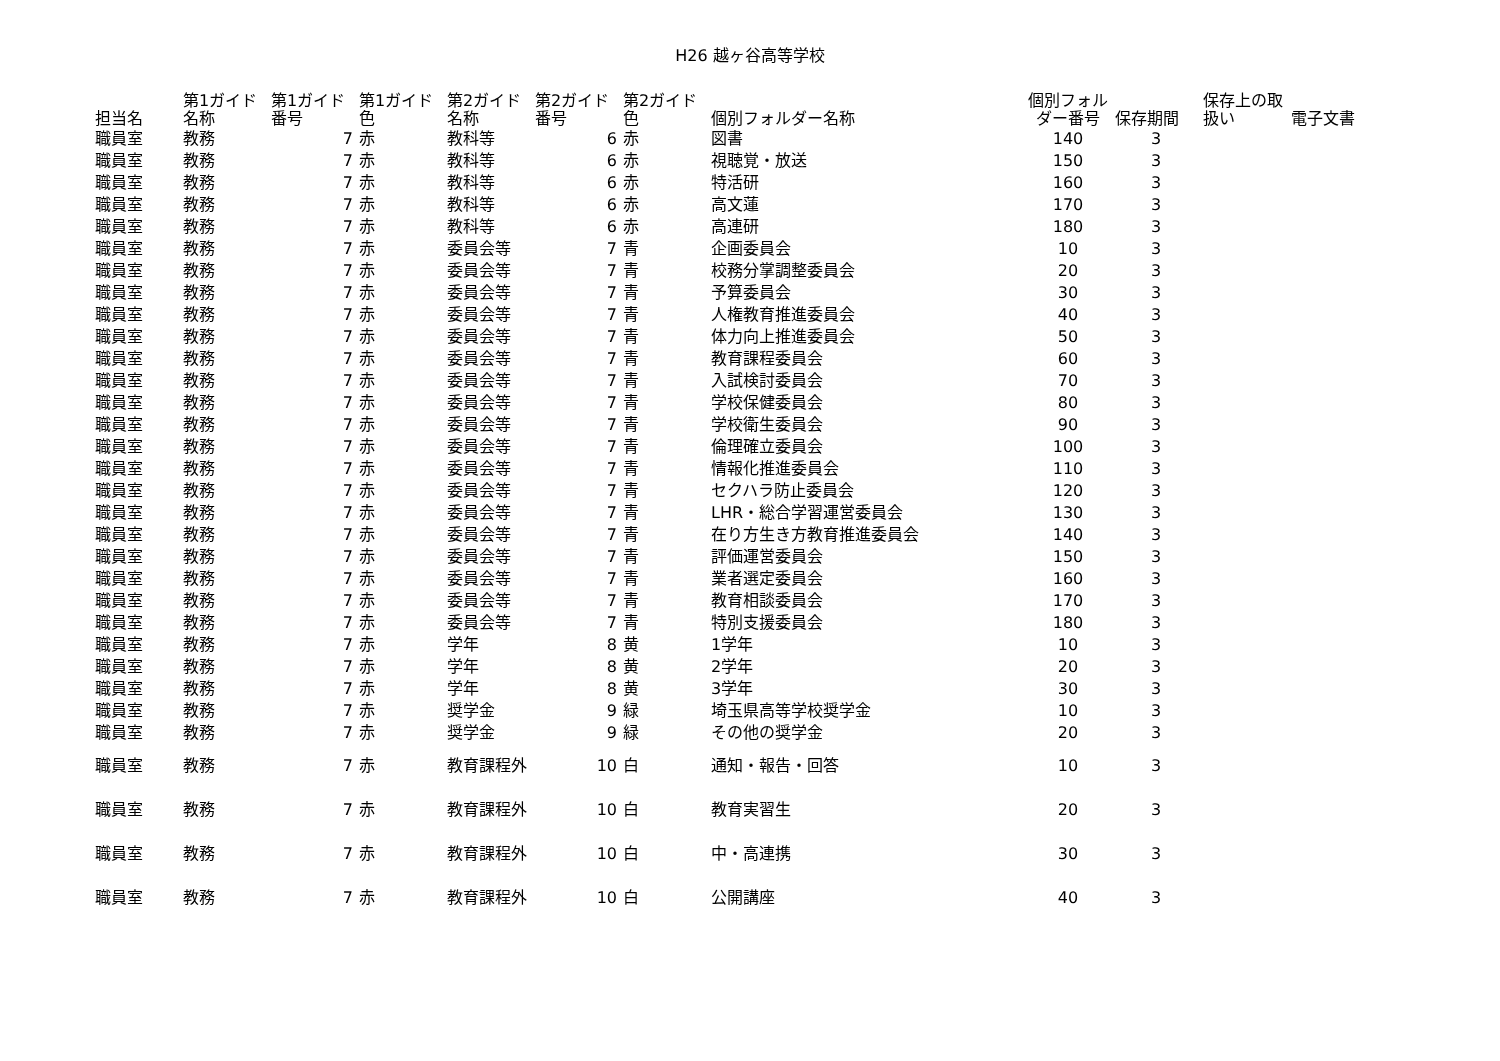H26 越ヶ谷高等学校
| 担当名 | 第1ガイド名称 | 第1ガイド番号 | 第1ガイド色 | 第2ガイド名称 | 第2ガイド番号 | 第2ガイド色 | 個別フォルダー名称 | 個別フォルダー番号 | 保存期間 | 保存上の取扱い | 電子文書 |
| --- | --- | --- | --- | --- | --- | --- | --- | --- | --- | --- | --- |
| 職員室 | 教務 | 7 | 赤 | 教科等 | 6 | 赤 | 図書 | 140 | 3 | | |
| 職員室 | 教務 | 7 | 赤 | 教科等 | 6 | 赤 | 視聴覚・放送 | 150 | 3 | | |
| 職員室 | 教務 | 7 | 赤 | 教科等 | 6 | 赤 | 特活研 | 160 | 3 | | |
| 職員室 | 教務 | 7 | 赤 | 教科等 | 6 | 赤 | 高文蓮 | 170 | 3 | | |
| 職員室 | 教務 | 7 | 赤 | 教科等 | 6 | 赤 | 高連研 | 180 | 3 | | |
| 職員室 | 教務 | 7 | 赤 | 委員会等 | 7 | 青 | 企画委員会 | 10 | 3 | | |
| 職員室 | 教務 | 7 | 赤 | 委員会等 | 7 | 青 | 校務分掌調整委員会 | 20 | 3 | | |
| 職員室 | 教務 | 7 | 赤 | 委員会等 | 7 | 青 | 予算委員会 | 30 | 3 | | |
| 職員室 | 教務 | 7 | 赤 | 委員会等 | 7 | 青 | 人権教育推進委員会 | 40 | 3 | | |
| 職員室 | 教務 | 7 | 赤 | 委員会等 | 7 | 青 | 体力向上推進委員会 | 50 | 3 | | |
| 職員室 | 教務 | 7 | 赤 | 委員会等 | 7 | 青 | 教育課程委員会 | 60 | 3 | | |
| 職員室 | 教務 | 7 | 赤 | 委員会等 | 7 | 青 | 入試検討委員会 | 70 | 3 | | |
| 職員室 | 教務 | 7 | 赤 | 委員会等 | 7 | 青 | 学校保健委員会 | 80 | 3 | | |
| 職員室 | 教務 | 7 | 赤 | 委員会等 | 7 | 青 | 学校衛生委員会 | 90 | 3 | | |
| 職員室 | 教務 | 7 | 赤 | 委員会等 | 7 | 青 | 倫理確立委員会 | 100 | 3 | | |
| 職員室 | 教務 | 7 | 赤 | 委員会等 | 7 | 青 | 情報化推進委員会 | 110 | 3 | | |
| 職員室 | 教務 | 7 | 赤 | 委員会等 | 7 | 青 | セクハラ防止委員会 | 120 | 3 | | |
| 職員室 | 教務 | 7 | 赤 | 委員会等 | 7 | 青 | LHR・総合学習運営委員会 | 130 | 3 | | |
| 職員室 | 教務 | 7 | 赤 | 委員会等 | 7 | 青 | 在り方生き方教育推進委員会 | 140 | 3 | | |
| 職員室 | 教務 | 7 | 赤 | 委員会等 | 7 | 青 | 評価運営委員会 | 150 | 3 | | |
| 職員室 | 教務 | 7 | 赤 | 委員会等 | 7 | 青 | 業者選定委員会 | 160 | 3 | | |
| 職員室 | 教務 | 7 | 赤 | 委員会等 | 7 | 青 | 教育相談委員会 | 170 | 3 | | |
| 職員室 | 教務 | 7 | 赤 | 委員会等 | 7 | 青 | 特別支援委員会 | 180 | 3 | | |
| 職員室 | 教務 | 7 | 赤 | 学年 | 8 | 黄 | 1学年 | 10 | 3 | | |
| 職員室 | 教務 | 7 | 赤 | 学年 | 8 | 黄 | 2学年 | 20 | 3 | | |
| 職員室 | 教務 | 7 | 赤 | 学年 | 8 | 黄 | 3学年 | 30 | 3 | | |
| 職員室 | 教務 | 7 | 赤 | 奨学金 | 9 | 緑 | 埼玉県高等学校奨学金 | 10 | 3 | | |
| 職員室 | 教務 | 7 | 赤 | 奨学金 | 9 | 緑 | その他の奨学金 | 20 | 3 | | |
| 職員室 | 教務 | 7 | 赤 | 教育課程外 | 10 | 白 | 通知・報告・回答 | 10 | 3 | | |
| 職員室 | 教務 | 7 | 赤 | 教育課程外 | 10 | 白 | 教育実習生 | 20 | 3 | | |
| 職員室 | 教務 | 7 | 赤 | 教育課程外 | 10 | 白 | 中・高連携 | 30 | 3 | | |
| 職員室 | 教務 | 7 | 赤 | 教育課程外 | 10 | 白 | 公開講座 | 40 | 3 | | |